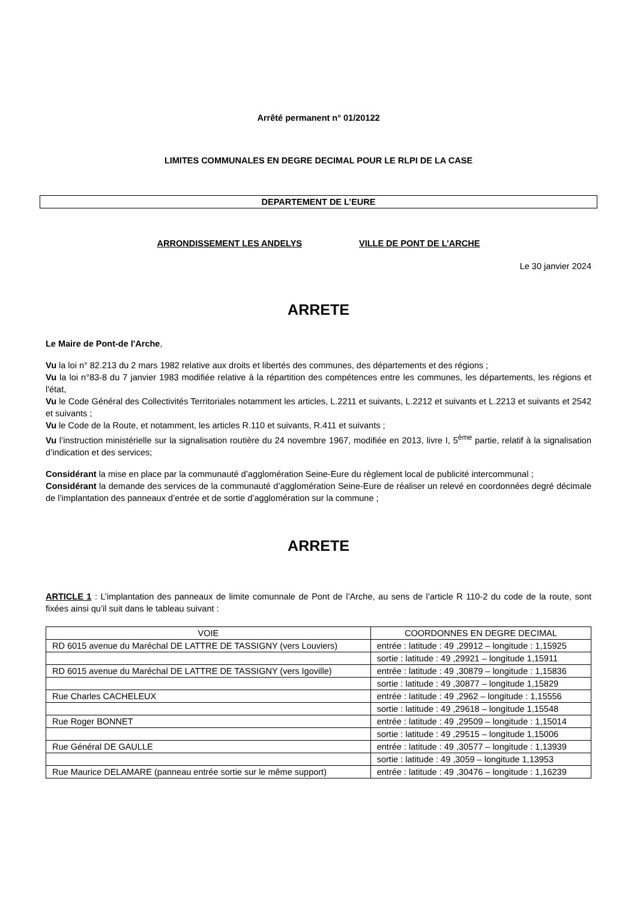Arrêté permanent n° 01/20122
LIMITES COMMUNALES EN DEGRE DECIMAL POUR LE RLPI DE LA CASE
DEPARTEMENT DE L’EURE
ARRONDISSEMENT LES ANDELYS VILLE DE PONT DE L’ARCHE
Le 30 janvier 2024
ARRETE
Le Maire de Pont-de l'Arche,
Vu la loi n° 82.213 du 2 mars 1982 relative aux droits et libertés des communes, des départements et des régions ;
Vu la loi n°83-8 du 7 janvier 1983 modifiée relative à la répartition des compétences entre les communes, les départements, les régions et l'état,
Vu le Code Général des Collectivités Territoriales notamment les articles, L.2211 et suivants, L.2212 et suivants et L.2213 et suivants et 2542 et suivants ;
Vu le Code de la Route, et notamment, les articles R.110 et suivants, R.411 et suivants ;
Vu l’instruction ministérielle sur la signalisation routière du 24 novembre 1967, modifiée en 2013, livre I, 5<sup>ème</sup> partie, relatif à la signalisation d’indication et des services;
Considérant la mise en place par la communauté d’agglomération Seine-Eure du règlement local de publicité intercommunal ;
Considérant la demande des services de la communauté d’agglomération Seine-Eure de réaliser un relevé en coordonnées degré décimale de l’implantation des panneaux d’entrée et de sortie d’agglomération sur la commune ;
ARRETE
ARTICLE 1 : L’implantation des panneaux de limite comunnale de Pont de l’Arche, au sens de l’article R 110-2 du code de la route, sont fixées ainsi qu’il suit dans le tableau suivant :
| VOIE | COORDONNES EN DEGRE DECIMAL |
| --- | --- |
| RD 6015 avenue du Maréchal DE LATTRE DE TASSIGNY (vers Louviers) | entrée : latitude : 49 ,29912 – longitude : 1,15925 |
| | sortie : latitude : 49 ,29921 – longitude 1,15911 |
| RD 6015 avenue du Maréchal DE LATTRE DE TASSIGNY (vers Igoville) | entrée : latitude : 49 ,30879 – longitude : 1,15836 |
| | sortie : latitude : 49 ,30877 – longitude 1,15829 |
| Rue Charles CACHELEUX | entrée : latitude : 49 ,2962 – longitude : 1,15556 |
| | sortie : latitude : 49 ,29618 – longitude 1,15548 |
| Rue Roger BONNET | entrée : latitude : 49 ,29509 – longitude : 1,15014 |
| | sortie : latitude : 49 ,29515 – longitude 1,15006 |
| Rue Général DE GAULLE | entrée : latitude : 49 ,30577 – longitude : 1,13939 |
| | sortie : latitude : 49 ,3059 – longitude 1,13953 |
| Rue Maurice DELAMARE (panneau entrée sortie sur le même support) | entrée : latitude : 49 ,30476 – longitude : 1,16239 |